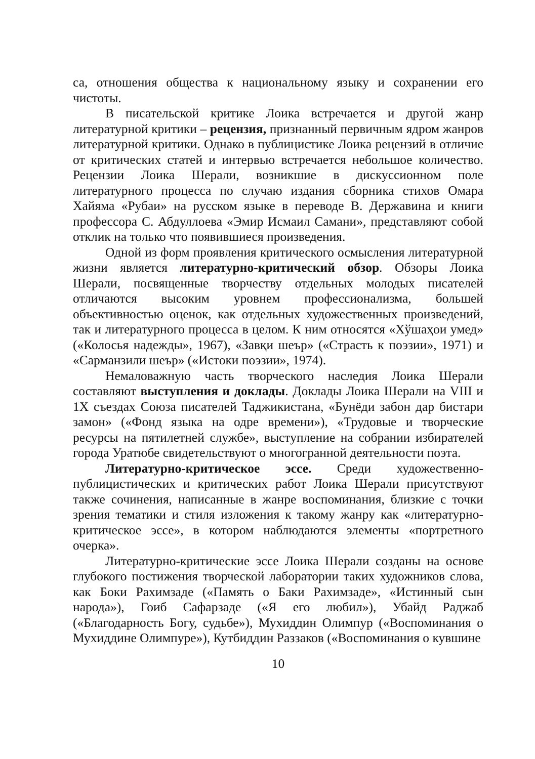са, отношения общества к национальному языку и сохранении его чистоты.
В писательской критике Лоика встречается и другой жанр литературной критики – рецензия, признанный первичным ядром жанров литературной критики. Однако в публицистике Лоика рецензий в отличие от критических статей и интервью встречается небольшое количество. Рецензии Лоика Шерали, возникшие в дискуссионном поле литературного процесса по случаю издания сборника стихов Омара Хайяма «Рубаи» на русском языке в переводе В. Державина и книги профессора С. Абдуллоева «Эмир Исмаил Самани», представляют собой отклик на только что появившиеся произведения.
Одной из форм проявления критического осмысления литературной жизни является литературно-критический обзор. Обзоры Лоика Шерали, посвященные творчеству отдельных молодых писателей отличаются высоким уровнем профессионализма, большей объективностью оценок, как отдельных художественных произведений, так и литературного процесса в целом. К ним относятся «Хўшаҳои умед» («Колосья надежды», 1967), «Завқи шеър» («Страсть к поэзии», 1971) и «Сарманзили шеър» («Истоки поэзии», 1974).
Немаловажную часть творческого наследия Лоика Шерали составляют выступления и доклады. Доклады Лоика Шерали на VIII и 1Х съездах Союза писателей Таджикистана, «Бунёди забон дар бистари замон» («Фонд языка на одре времени»), «Трудовые и творческие ресурсы на пятилетней службе», выступление на собрании избирателей города Уратюбе свидетельствуют о многогранной деятельности поэта.
Литературно-критическое эссе. Среди художественно-публицистических и критических работ Лоика Шерали присутствуют также сочинения, написанные в жанре воспоминания, близкие с точки зрения тематики и стиля изложения к такому жанру как «литературно-критическое эссе», в котором наблюдаются элементы «портретного очерка».
Литературно-критические эссе Лоика Шерали созданы на основе глубокого постижения творческой лаборатории таких художников слова, как Боки Рахимзаде («Память о Баки Рахимзаде», «Истинный сын народа»), Гоиб Сафарзаде («Я его любил»), Убайд Раджаб («Благодарность Богу, судьбе»), Мухиддин Олимпур («Воспоминания о Мухиддине Олимпуре»), Кутбиддин Раззаков («Воспоминания о кувшине
10